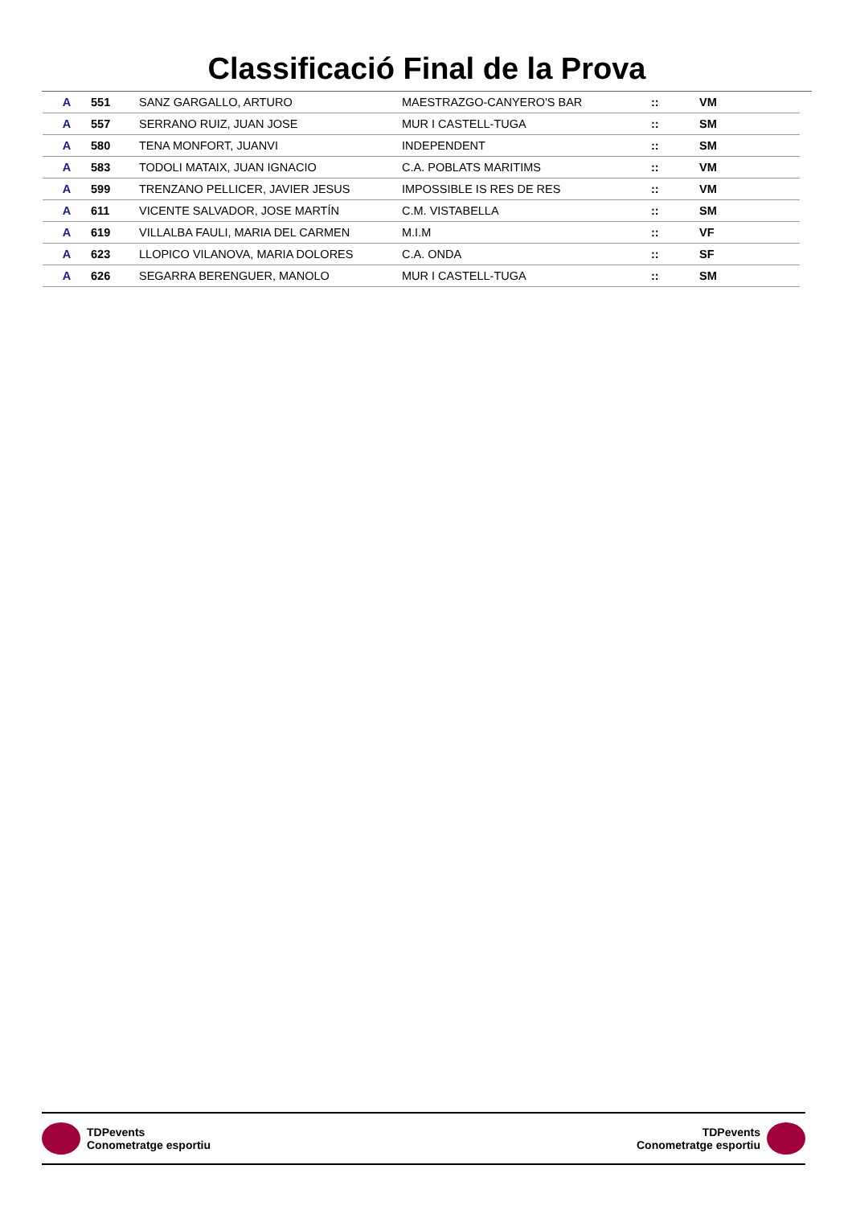Classificació Final de la Prova
| A | 551 | SANZ GARGALLO, ARTURO | MAESTRAZGO-CANYERO'S BAR | :: | VM |
| A | 557 | SERRANO RUIZ, JUAN JOSE | MUR I CASTELL-TUGA | :: | SM |
| A | 580 | TENA MONFORT, JUANVI | INDEPENDENT | :: | SM |
| A | 583 | TODOLI MATAIX, JUAN IGNACIO | C.A. POBLATS MARITIMS | :: | VM |
| A | 599 | TRENZANO PELLICER, JAVIER JESUS | IMPOSSIBLE IS RES DE RES | :: | VM |
| A | 611 | VICENTE SALVADOR, JOSE MARTÍN | C.M. VISTABELLA | :: | SM |
| A | 619 | VILLALBA FAULI, MARIA DEL CARMEN | M.I.M | :: | VF |
| A | 623 | LLOPICO VILANOVA, MARIA DOLORES | C.A. ONDA | :: | SF |
| A | 626 | SEGARRA BERENGUER, MANOLO | MUR I CASTELL-TUGA | :: | SM |
TDPevents
Conometratge esportiu
TDPevents
Conometratge esportiu